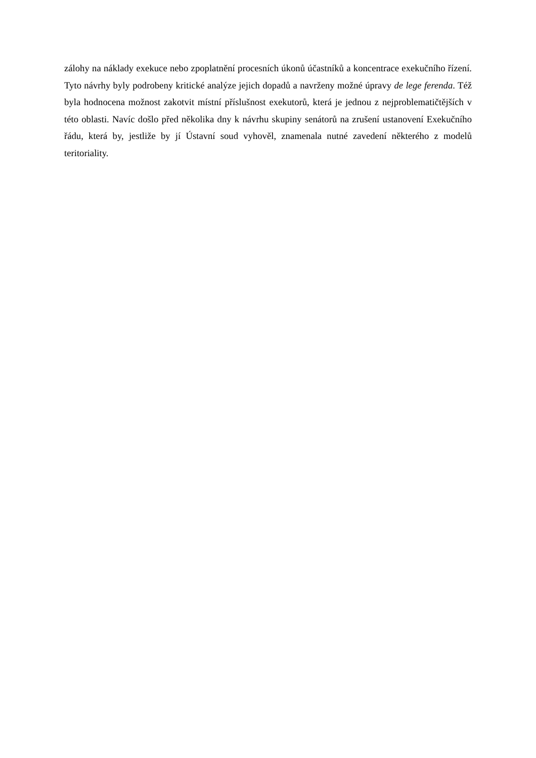zálohy na náklady exekuce nebo zpoplatnění procesních úkonů účastníků a koncentrace exekučního řízení. Tyto návrhy byly podrobeny kritické analýze jejich dopadů a navrženy možné úpravy de lege ferenda. Též byla hodnocena možnost zakotvit místní příslušnost exekutorů, která je jednou z nejproblematičtějších v této oblasti. Navíc došlo před několika dny k návrhu skupiny senátorů na zrušení ustanovení Exekučního řádu, která by, jestliže by jí Ústavní soud vyhověl, znamenala nutné zavedení některého z modelů teritoriality.